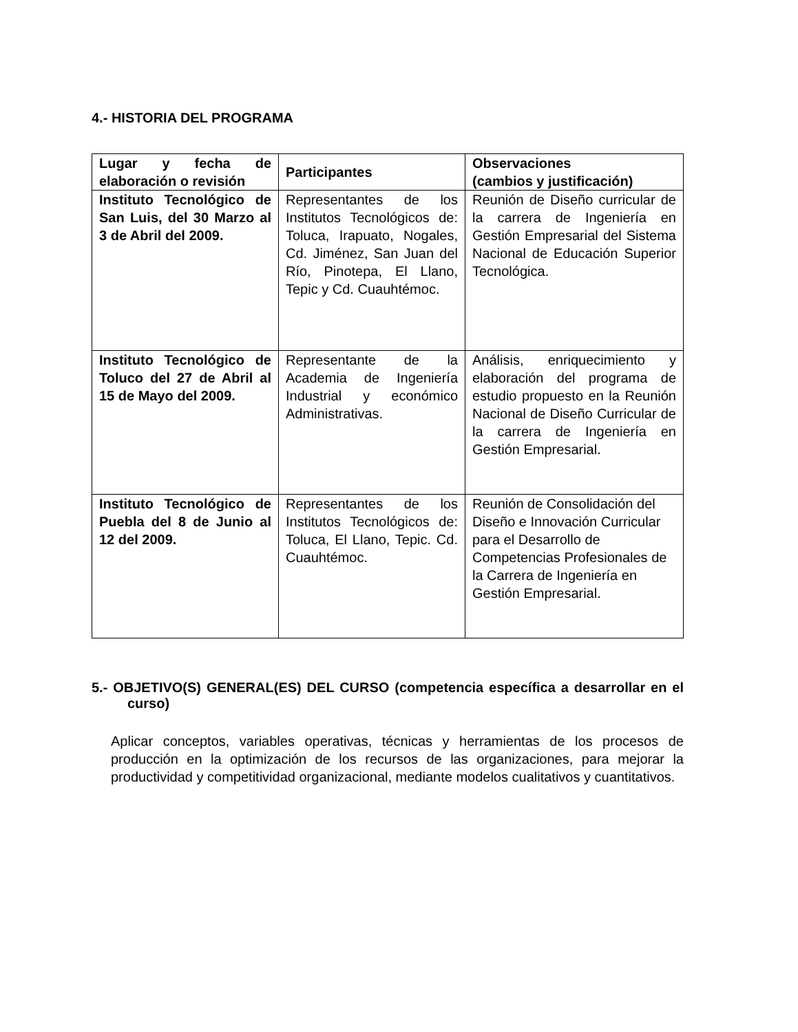4.- HISTORIA DEL PROGRAMA
| Lugar y fecha de elaboración o revisión | Participantes | Observaciones (cambios y justificación) |
| --- | --- | --- |
| Instituto Tecnológico de San Luis, del 30 Marzo al 3 de Abril del 2009. | Representantes de los Institutos Tecnológicos de: Toluca, Irapuato, Nogales, Cd. Jiménez, San Juan del Río, Pinotepa, El Llano, Tepic y Cd. Cuauhtémoc. | Reunión de Diseño curricular de la carrera de Ingeniería en Gestión Empresarial del Sistema Nacional de Educación Superior Tecnológica. |
| Instituto Tecnológico de Toluco del 27 de Abril al 15 de Mayo del 2009. | Representante de la Academia de Ingeniería Industrial y económico Administrativas. | Análisis, enriquecimiento y elaboración del programa de estudio propuesto en la Reunión Nacional de Diseño Curricular de la carrera de Ingeniería en Gestión Empresarial. |
| Instituto Tecnológico de Puebla del 8 de Junio al 12 del 2009. | Representantes de los Institutos Tecnológicos de: Toluca, El Llano, Tepic. Cd. Cuauhtémoc. | Reunión de Consolidación del Diseño e Innovación Curricular para el Desarrollo de Competencias Profesionales de la Carrera de Ingeniería en Gestión Empresarial. |
5.- OBJETIVO(S) GENERAL(ES) DEL CURSO (competencia específica a desarrollar en el curso)
Aplicar conceptos, variables operativas, técnicas y herramientas de los procesos de producción en la optimización de los recursos de las organizaciones, para mejorar la productividad y competitividad organizacional, mediante modelos cualitativos y cuantitativos.